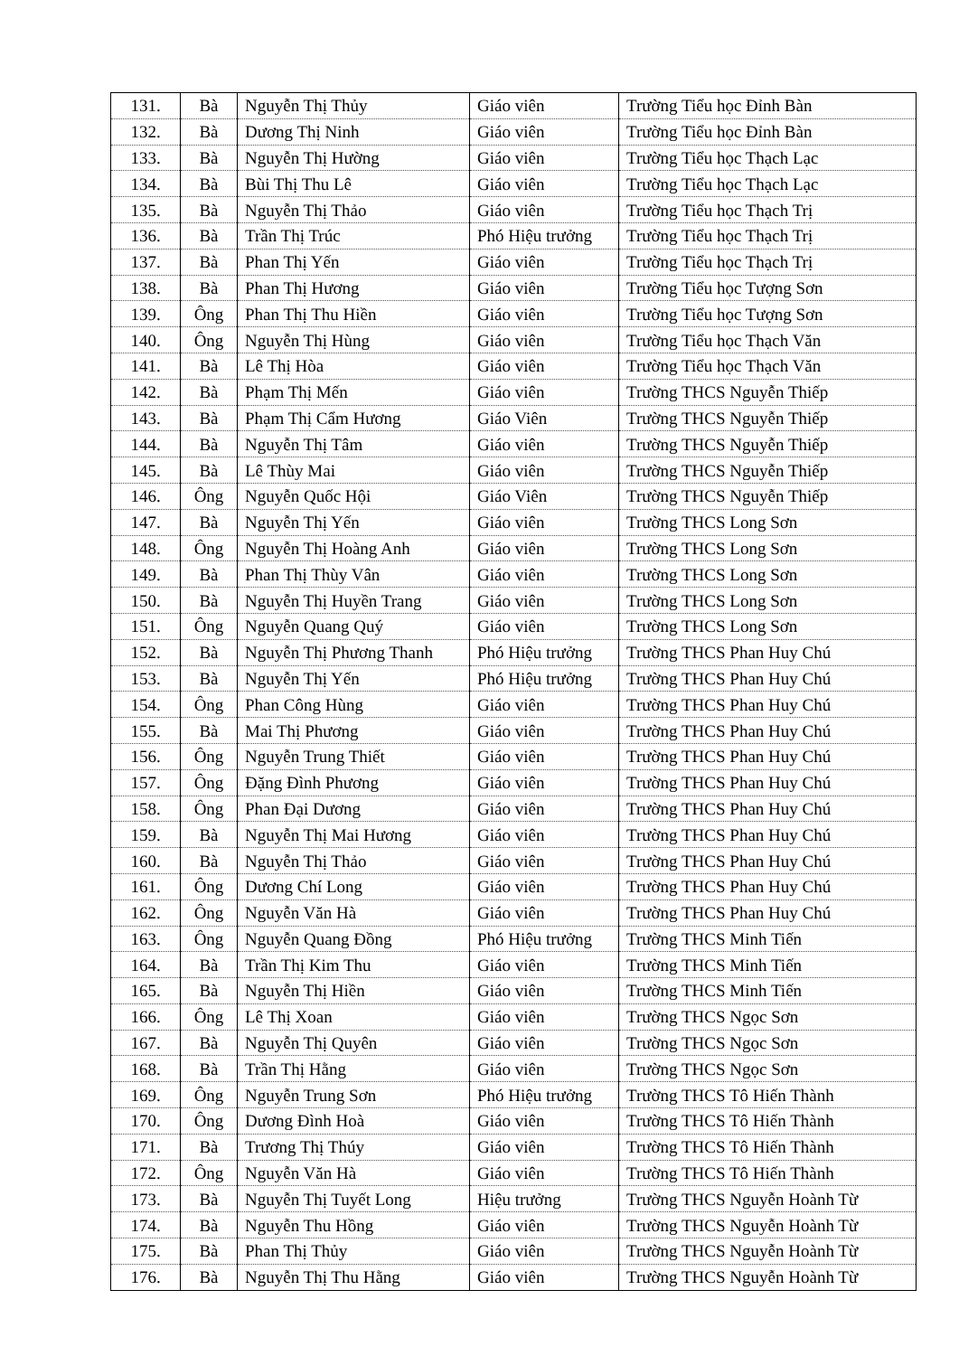| 131. | Bà | Nguyễn Thị Thủy | Giáo viên | Trường Tiểu học Đỉnh Bàn |
| 132. | Bà | Dương Thị Ninh | Giáo viên | Trường Tiểu học Đỉnh Bàn |
| 133. | Bà | Nguyễn Thị Hường | Giáo viên | Trường Tiểu học Thạch Lạc |
| 134. | Bà | Bùi Thị Thu Lê | Giáo viên | Trường Tiểu học Thạch Lạc |
| 135. | Bà | Nguyễn Thị Thảo | Giáo viên | Trường Tiểu học Thạch Trị |
| 136. | Bà | Trần Thị Trúc | Phó Hiệu trưởng | Trường Tiểu học Thạch Trị |
| 137. | Bà | Phan Thị Yến | Giáo viên | Trường Tiểu học Thạch Trị |
| 138. | Bà | Phan Thị Hương | Giáo viên | Trường Tiểu học Tượng Sơn |
| 139. | Ông | Phan Thị Thu Hiền | Giáo viên | Trường Tiểu học Tượng Sơn |
| 140. | Ông | Nguyễn Thị Hùng | Giáo viên | Trường Tiểu học Thạch Văn |
| 141. | Bà | Lê Thị Hòa | Giáo viên | Trường Tiểu học Thạch Văn |
| 142. | Bà | Phạm Thị Mến | Giáo viên | Trường THCS Nguyễn Thiếp |
| 143. | Bà | Phạm Thị Cẩm Hương | Giáo Viên | Trường THCS Nguyễn Thiếp |
| 144. | Bà | Nguyễn Thị Tâm | Giáo viên | Trường THCS Nguyễn Thiếp |
| 145. | Bà | Lê Thùy Mai | Giáo viên | Trường THCS Nguyễn Thiếp |
| 146. | Ông | Nguyễn Quốc Hội | Giáo Viên | Trường THCS Nguyễn Thiếp |
| 147. | Bà | Nguyễn Thị Yến | Giáo viên | Trường THCS Long Sơn |
| 148. | Ông | Nguyễn Thị Hoàng Anh | Giáo viên | Trường THCS Long Sơn |
| 149. | Bà | Phan Thị Thùy Vân | Giáo viên | Trường THCS Long Sơn |
| 150. | Bà | Nguyễn Thị Huyền Trang | Giáo viên | Trường THCS Long Sơn |
| 151. | Ông | Nguyễn Quang Quý | Giáo viên | Trường THCS Long Sơn |
| 152. | Bà | Nguyễn Thị Phương Thanh | Phó Hiệu trưởng | Trường THCS Phan Huy Chú |
| 153. | Bà | Nguyễn Thị Yến | Phó Hiệu trưởng | Trường THCS Phan Huy Chú |
| 154. | Ông | Phan Công Hùng | Giáo viên | Trường THCS Phan Huy Chú |
| 155. | Bà | Mai Thị Phương | Giáo viên | Trường THCS Phan Huy Chú |
| 156. | Ông | Nguyễn Trung Thiết | Giáo viên | Trường THCS Phan Huy Chú |
| 157. | Ông | Đặng Đình Phương | Giáo viên | Trường THCS Phan Huy Chú |
| 158. | Ông | Phan Đại Dương | Giáo viên | Trường THCS Phan Huy Chú |
| 159. | Bà | Nguyễn Thị Mai Hương | Giáo viên | Trường THCS Phan Huy Chú |
| 160. | Bà | Nguyễn Thị Thảo | Giáo viên | Trường THCS Phan Huy Chú |
| 161. | Ông | Dương Chí Long | Giáo viên | Trường THCS Phan Huy Chú |
| 162. | Ông | Nguyễn Văn Hà | Giáo viên | Trường THCS Phan Huy Chú |
| 163. | Ông | Nguyễn Quang Đồng | Phó Hiệu trưởng | Trường THCS Minh Tiến |
| 164. | Bà | Trần Thị Kim Thu | Giáo viên | Trường THCS Minh Tiến |
| 165. | Bà | Nguyễn Thị Hiền | Giáo viên | Trường THCS Minh Tiến |
| 166. | Ông | Lê Thị Xoan | Giáo viên | Trường THCS Ngọc Sơn |
| 167. | Bà | Nguyễn Thị Quyên | Giáo viên | Trường THCS Ngọc Sơn |
| 168. | Bà | Trần Thị Hằng | Giáo viên | Trường THCS Ngọc Sơn |
| 169. | Ông | Nguyễn Trung Sơn | Phó Hiệu trưởng | Trường THCS Tô Hiến Thành |
| 170. | Ông | Dương Đình Hoà | Giáo viên | Trường THCS Tô Hiến Thành |
| 171. | Bà | Trương Thị Thúy | Giáo viên | Trường THCS Tô Hiến Thành |
| 172. | Ông | Nguyễn Văn Hà | Giáo viên | Trường THCS Tô Hiến Thành |
| 173. | Bà | Nguyễn Thị Tuyết Long | Hiệu trưởng | Trường THCS Nguyễn Hoành Từ |
| 174. | Bà | Nguyễn Thu Hồng | Giáo viên | Trường THCS Nguyễn Hoành Từ |
| 175. | Bà | Phan Thị Thủy | Giáo viên | Trường THCS Nguyễn Hoành Từ |
| 176. | Bà | Nguyễn Thị Thu Hằng | Giáo viên | Trường THCS Nguyễn Hoành Từ |